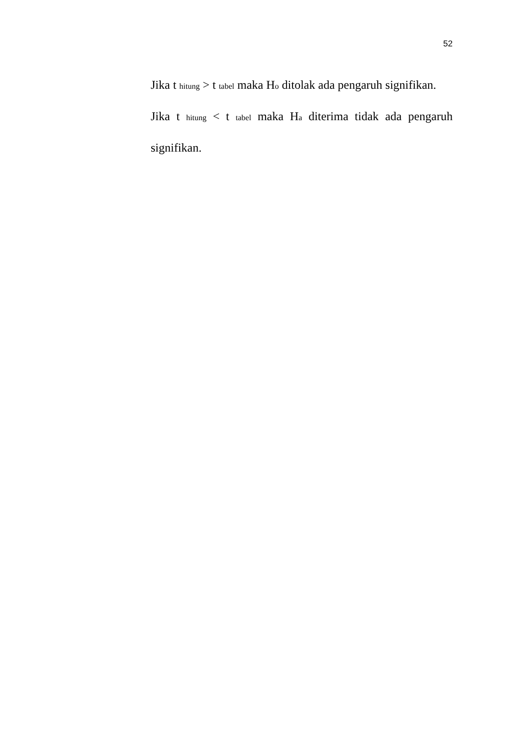52
Jika t hitung > t tabel maka Ho ditolak ada pengaruh signifikan.
Jika t hitung < t tabel maka Ha diterima tidak ada pengaruh signifikan.